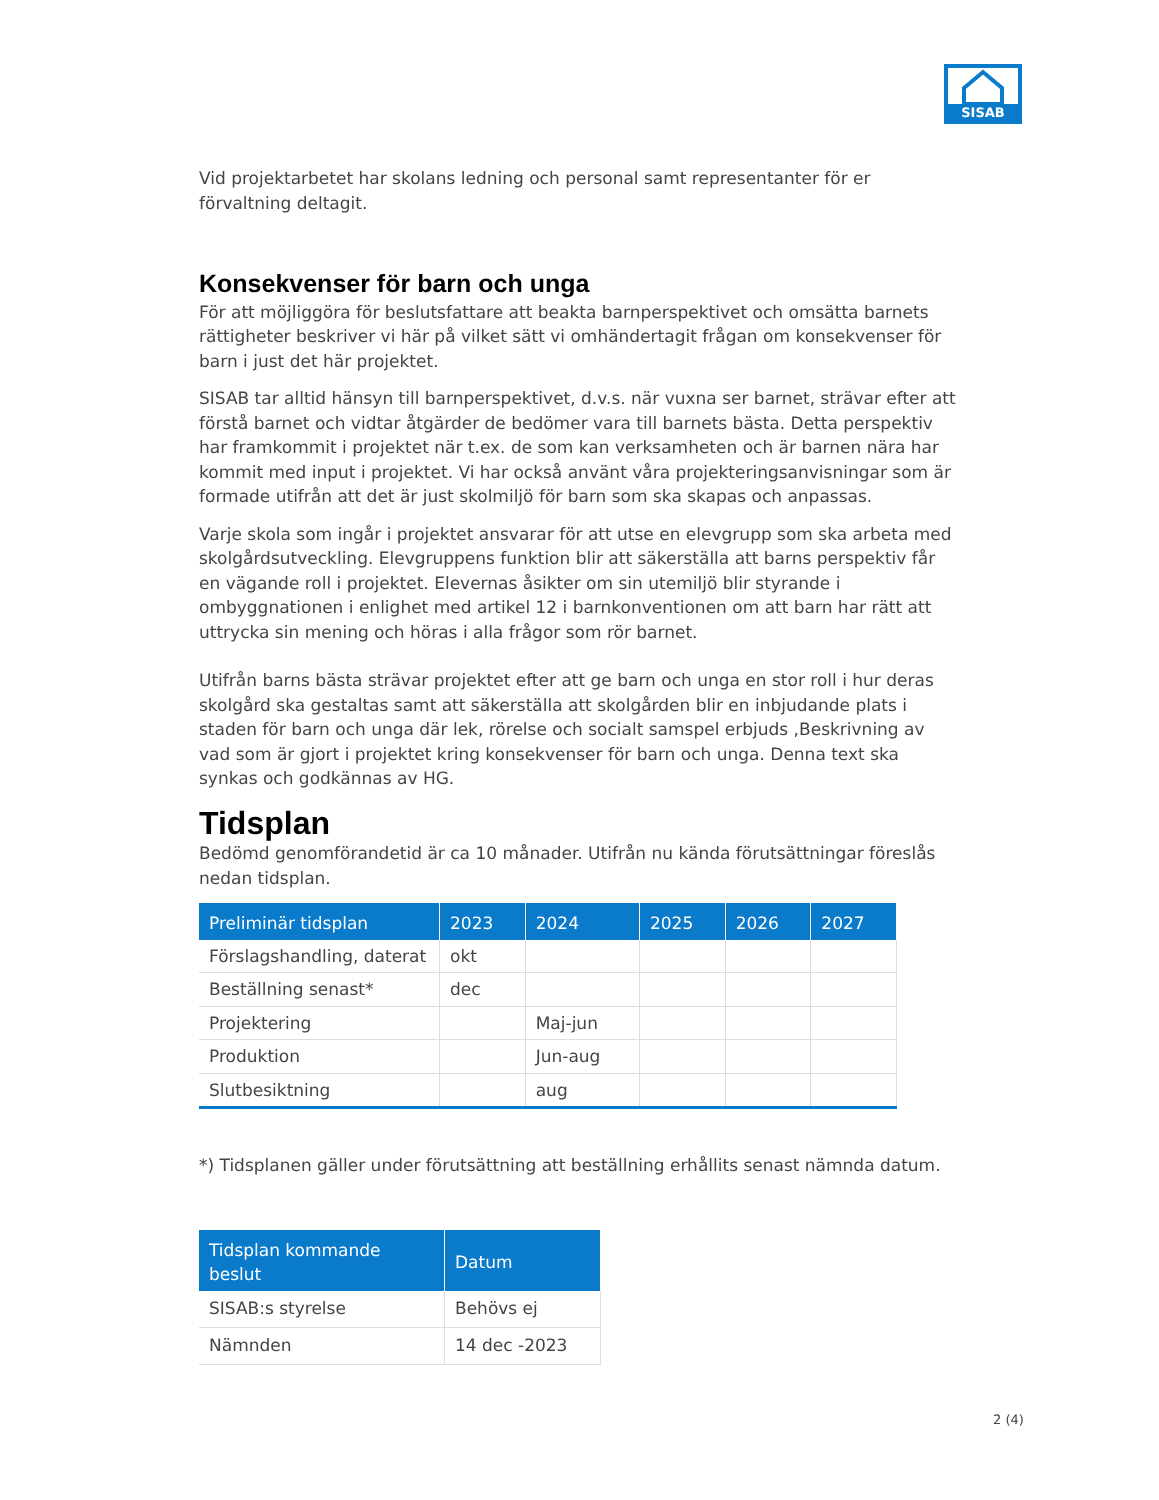SISAB
Vid projektarbetet har skolans ledning och personal samt representanter för er förvaltning deltagit.
Konsekvenser för barn och unga
För att möjliggöra för beslutsfattare att beakta barnperspektivet och omsätta barnets rättigheter beskriver vi här på vilket sätt vi omhändertagit frågan om konsekvenser för barn i just det här projektet.
SISAB tar alltid hänsyn till barnperspektivet, d.v.s. när vuxna ser barnet, strävar efter att förstå barnet och vidtar åtgärder de bedömer vara till barnets bästa. Detta perspektiv har framkommit i projektet när t.ex. de som kan verksamheten och är barnen nära har kommit med input i projektet. Vi har också använt våra projekteringsanvisningar som är formade utifrån att det är just skolmiljö för barn som ska skapas och anpassas.
Varje skola som ingår i projektet ansvarar för att utse en elevgrupp som ska arbeta med skolgårdsutveckling. Elevgruppens funktion blir att säkerställa att barns perspektiv får en vägande roll i projektet. Elevernas åsikter om sin utemiljö blir styrande i ombyggnationen i enlighet med artikel 12 i barnkonventionen om att barn har rätt att uttrycka sin mening och höras i alla frågor som rör barnet.
Utifrån barns bästa strävar projektet efter att ge barn och unga en stor roll i hur deras skolgård ska gestaltas samt att säkerställa att skolgården blir en inbjudande plats i staden för barn och unga där lek, rörelse och socialt samspel erbjuds ,Beskrivning av vad som är gjort i projektet kring konsekvenser för barn och unga. Denna text ska synkas och godkännas av HG.
Tidsplan
Bedömd genomförandetid är ca 10 månader. Utifrån nu kända förutsättningar föreslås nedan tidsplan.
| Preliminär tidsplan | 2023 | 2024 | 2025 | 2026 | 2027 |
| --- | --- | --- | --- | --- | --- |
| Förslagshandling, daterat | okt | | | | |
| Beställning senast* | dec | | | | |
| Projektering | | Maj-jun | | | |
| Produktion | | Jun-aug | | | |
| Slutbesiktning | | aug | | | |
*) Tidsplanen gäller under förutsättning att beställning erhållits senast nämnda datum.
| Tidsplan kommande beslut | Datum |
| --- | --- |
| SISAB:s styrelse | Behövs ej |
| Nämnden | 14 dec -2023 |
2 (4)